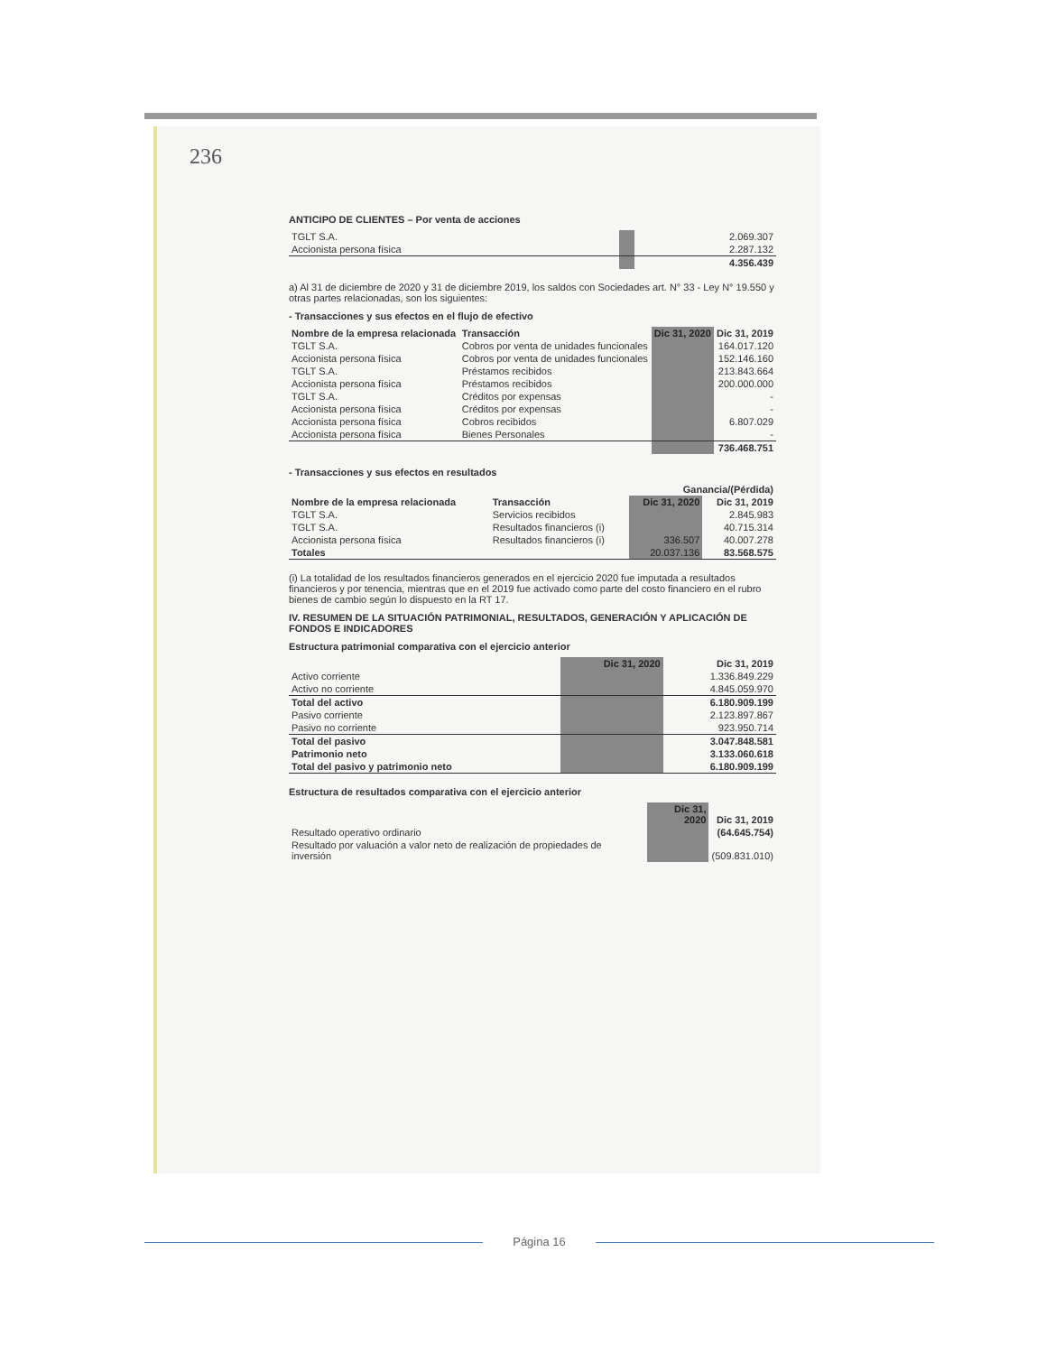236
ANTICIPO DE CLIENTES – Por venta de acciones
| TGLT S.A. | | 2.069.307 |
| Accionista persona física | | 2.287.132 |
| | | 4.356.439 |
a) Al 31 de diciembre de 2020 y 31 de diciembre 2019, los saldos con Sociedades art. N° 33 - Ley N° 19.550 y otras partes relacionadas, son los siguientes:
- Transacciones y sus efectos en el flujo de efectivo
| Nombre de la empresa relacionada | Transacción | Dic 31, 2020 | Dic 31, 2019 |
| --- | --- | --- | --- |
| TGLT S.A. | Cobros por venta de unidades funcionales | | 164.017.120 |
| Accionista persona física | Cobros por venta de unidades funcionales | | 152.146.160 |
| TGLT S.A. | Préstamos recibidos | | 213.843.664 |
| Accionista persona física | Préstamos recibidos | | 200.000.000 |
| TGLT S.A. | Créditos por expensas | | - |
| Accionista persona física | Créditos por expensas | | - |
| Accionista persona física | Cobros recibidos | | 6.807.029 |
| Accionista persona física | Bienes Personales | | - |
| | | | 736.468.751 |
- Transacciones y sus efectos en resultados
| | | Ganancia/(Pérdida) | |
| --- | --- | --- | --- |
| Nombre de la empresa relacionada | Transacción | Dic 31, 2020 | Dic 31, 2019 |
| TGLT S.A. | Servicios recibidos | | 2.845.983 |
| TGLT S.A. | Resultados financieros (i) | | 40.715.314 |
| Accionista persona física | Resultados financieros (i) | 336.507 | 40.007.278 |
| Totales | | 20.037.136 | 83.568.575 |
(i) La totalidad de los resultados financieros generados en el ejercicio 2020 fue imputada a resultados financieros y por tenencia, mientras que en el 2019 fue activado como parte del costo financiero en el rubro bienes de cambio según lo dispuesto en la RT 17.
IV. RESUMEN DE LA SITUACIÓN PATRIMONIAL, RESULTADOS, GENERACIÓN Y APLICACIÓN DE FONDOS E INDICADORES
Estructura patrimonial comparativa con el ejercicio anterior
| | Dic 31, 2020 | Dic 31, 2019 |
| --- | --- | --- |
| Activo corriente | | 1.336.849.229 |
| Activo no corriente | | 4.845.059.970 |
| Total del activo | | 6.180.909.199 |
| Pasivo corriente | | 2.123.897.867 |
| Pasivo no corriente | | 923.950.714 |
| Total del pasivo | | 3.047.848.581 |
| Patrimonio neto | | 3.133.060.618 |
| Total del pasivo y patrimonio neto | | 6.180.909.199 |
Estructura de resultados comparativa con el ejercicio anterior
| | Dic 31, 2020 | Dic 31, 2019 |
| --- | --- | --- |
| Resultado operativo ordinario | | (64.645.754) |
| Resultado por valuación a valor neto de realización de propiedades de inversión | | (509.831.010) |
Página 16